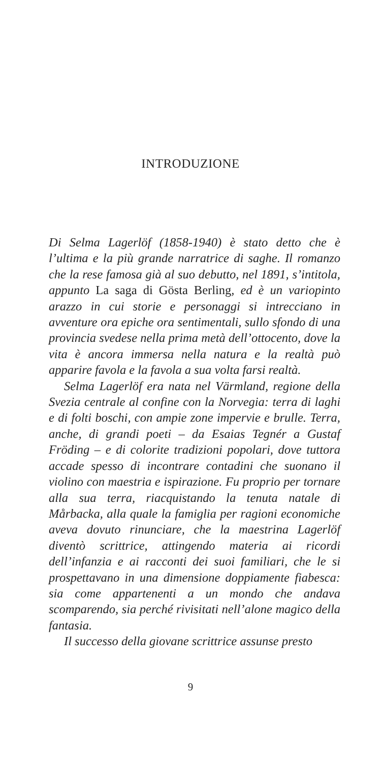INTRODUZIONE
Di Selma Lagerlöf (1858-1940) è stato detto che è l’ultima e la più grande narratrice di saghe. Il romanzo che la rese famosa già al suo debutto, nel 1891, s’intitola, appunto La saga di Gösta Berling, ed è un variopinto arazzo in cui storie e personaggi si intrecciano in avventure ora epiche ora sentimentali, sullo sfondo di una provincia svedese nella prima metà dell’ottocento, dove la vita è ancora immersa nella natura e la realtà può apparire favola e la favola a sua volta farsi realtà.
Selma Lagerlöf era nata nel Värmland, regione della Svezia centrale al confine con la Norvegia: terra di laghi e di folti boschi, con ampie zone impervie e brulle. Terra, anche, di grandi poeti – da Esaias Tegnér a Gustaf Fröding – e di colorite tradizioni popolari, dove tuttora accade spesso di incontrare contadini che suonano il violino con maestria e ispirazione. Fu proprio per tornare alla sua terra, riacquistando la tenuta natale di Mårbacka, alla quale la famiglia per ragioni economiche aveva dovuto rinunciare, che la maestrina Lagerlöf diventò scrittrice, attingendo materia ai ricordi dell’infanzia e ai racconti dei suoi familiari, che le si prospettavano in una dimensione doppiamente fiabesca: sia come appartenenti a un mondo che andava scomparendo, sia perché rivisitati nell’alone magico della fantasia.
Il successo della giovane scrittrice assunse presto
9